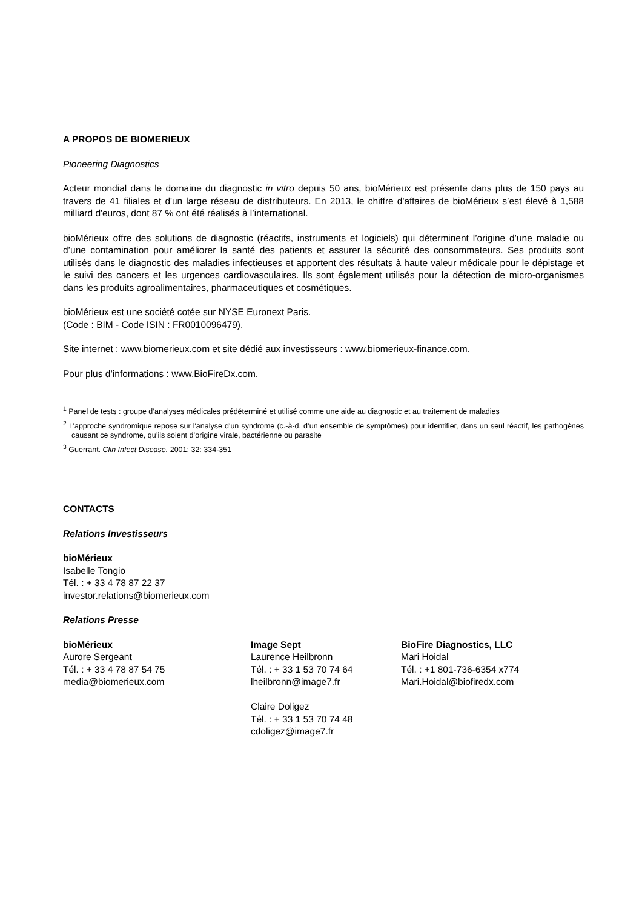A PROPOS DE BIOMERIEUX
Pioneering Diagnostics
Acteur mondial dans le domaine du diagnostic in vitro depuis 50 ans, bioMérieux est présente dans plus de 150 pays au travers de 41 filiales et d'un large réseau de distributeurs. En 2013, le chiffre d'affaires de bioMérieux s’est élevé à 1,588 milliard d'euros, dont 87 % ont été réalisés à l’international.
bioMérieux offre des solutions de diagnostic (réactifs, instruments et logiciels) qui déterminent l’origine d’une maladie ou d’une contamination pour améliorer la santé des patients et assurer la sécurité des consommateurs. Ses produits sont utilisés dans le diagnostic des maladies infectieuses et apportent des résultats à haute valeur médicale pour le dépistage et le suivi des cancers et les urgences cardiovasculaires. Ils sont également utilisés pour la détection de micro-organismes dans les produits agroalimentaires, pharmaceutiques et cosmétiques.
bioMérieux est une société cotée sur NYSE Euronext Paris.
(Code : BIM - Code ISIN : FR0010096479).
Site internet : www.biomerieux.com et site dédié aux investisseurs : www.biomerieux-finance.com.
Pour plus d’informations : www.BioFireDx.com.
<sup>1</sup> Panel de tests : groupe d’analyses médicales prédéterminé et utilisé comme une aide au diagnostic et au traitement de maladies
<sup>2</sup> L’approche syndromique repose sur l'analyse d'un syndrome (c.-à-d. d’un ensemble de symptômes) pour identifier, dans un seul réactif, les pathogènes causant ce syndrome, qu’ils soient d’origine virale, bactérienne ou parasite
<sup>3</sup> Guerrant. Clin Infect Disease. 2001; 32: 334-351
CONTACTS
Relations Investisseurs
bioMérieux
Isabelle Tongio
Tél. : + 33 4 78 87 22 37
investor.relations@biomerieux.com
Relations Presse
bioMérieux
Aurore Sergeant
Tél. : + 33 4 78 87 54 75
media@biomerieux.com
Image Sept
Laurence Heilbronn
Tél. : + 33 1 53 70 74 64
lheilbronn@image7.fr
Claire Doligez
Tél. : + 33 1 53 70 74 48
cdoligez@image7.fr
BioFire Diagnostics, LLC
Mari Hoidal
Tél. : +1 801-736-6354 x774
Mari.Hoidal@biofiredx.com